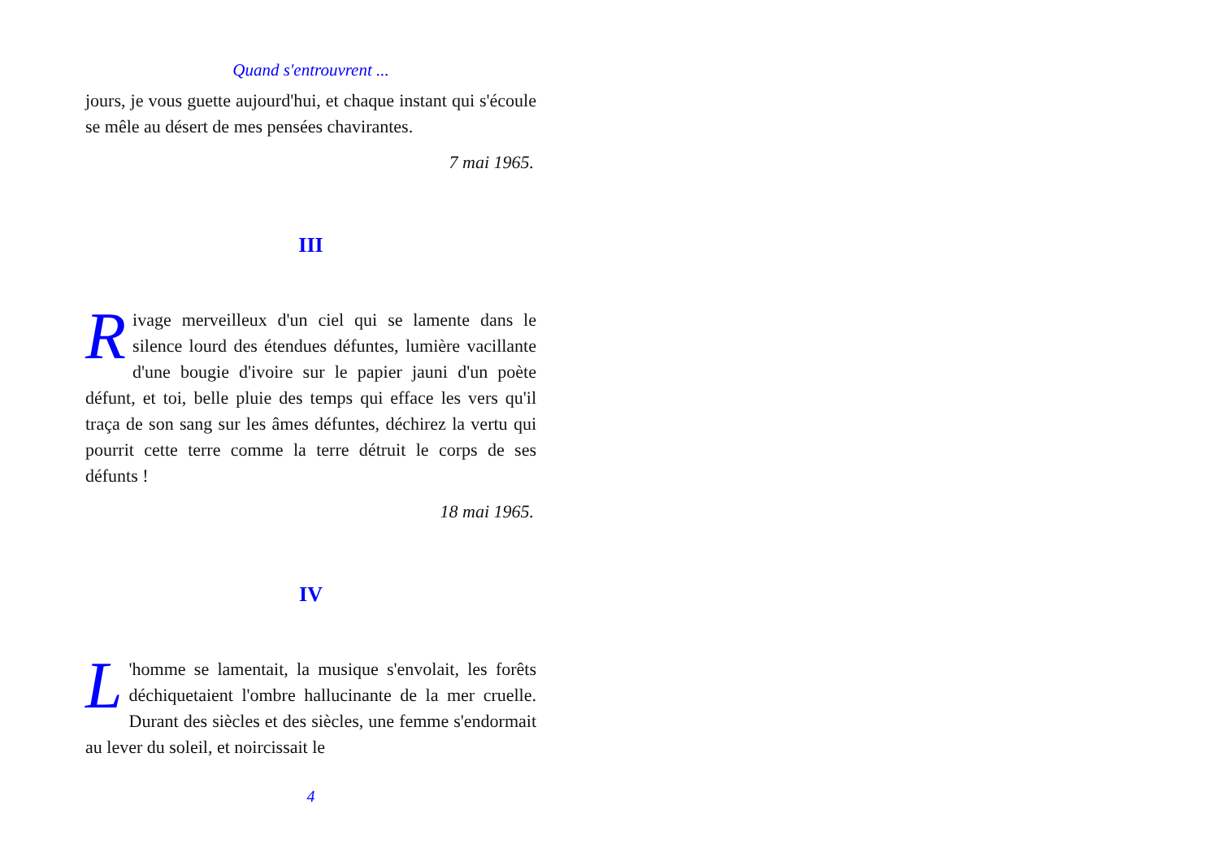Quand s'entrouvrent ...
jours, je vous guette aujourd'hui, et chaque instant qui s'écoule se mêle au désert de mes pensées chavirantes.
7 mai 1965.
III
Rivage merveilleux d'un ciel qui se lamente dans le silence lourd des étendues défuntes, lumière vacillante d'une bougie d'ivoire sur le papier jauni d'un poète défunt, et toi, belle pluie des temps qui efface les vers qu'il traça de son sang sur les âmes défuntes, déchirez la vertu qui pourrit cette terre comme la terre détruit le corps de ses défunts !
18 mai 1965.
IV
L 'homme se lamentait, la musique s'envolait, les forêts déchiquetaient l'ombre hallucinante de la mer cruelle. Durant des siècles et des siècles, une femme s'endormait au lever du soleil, et noircissait le
4